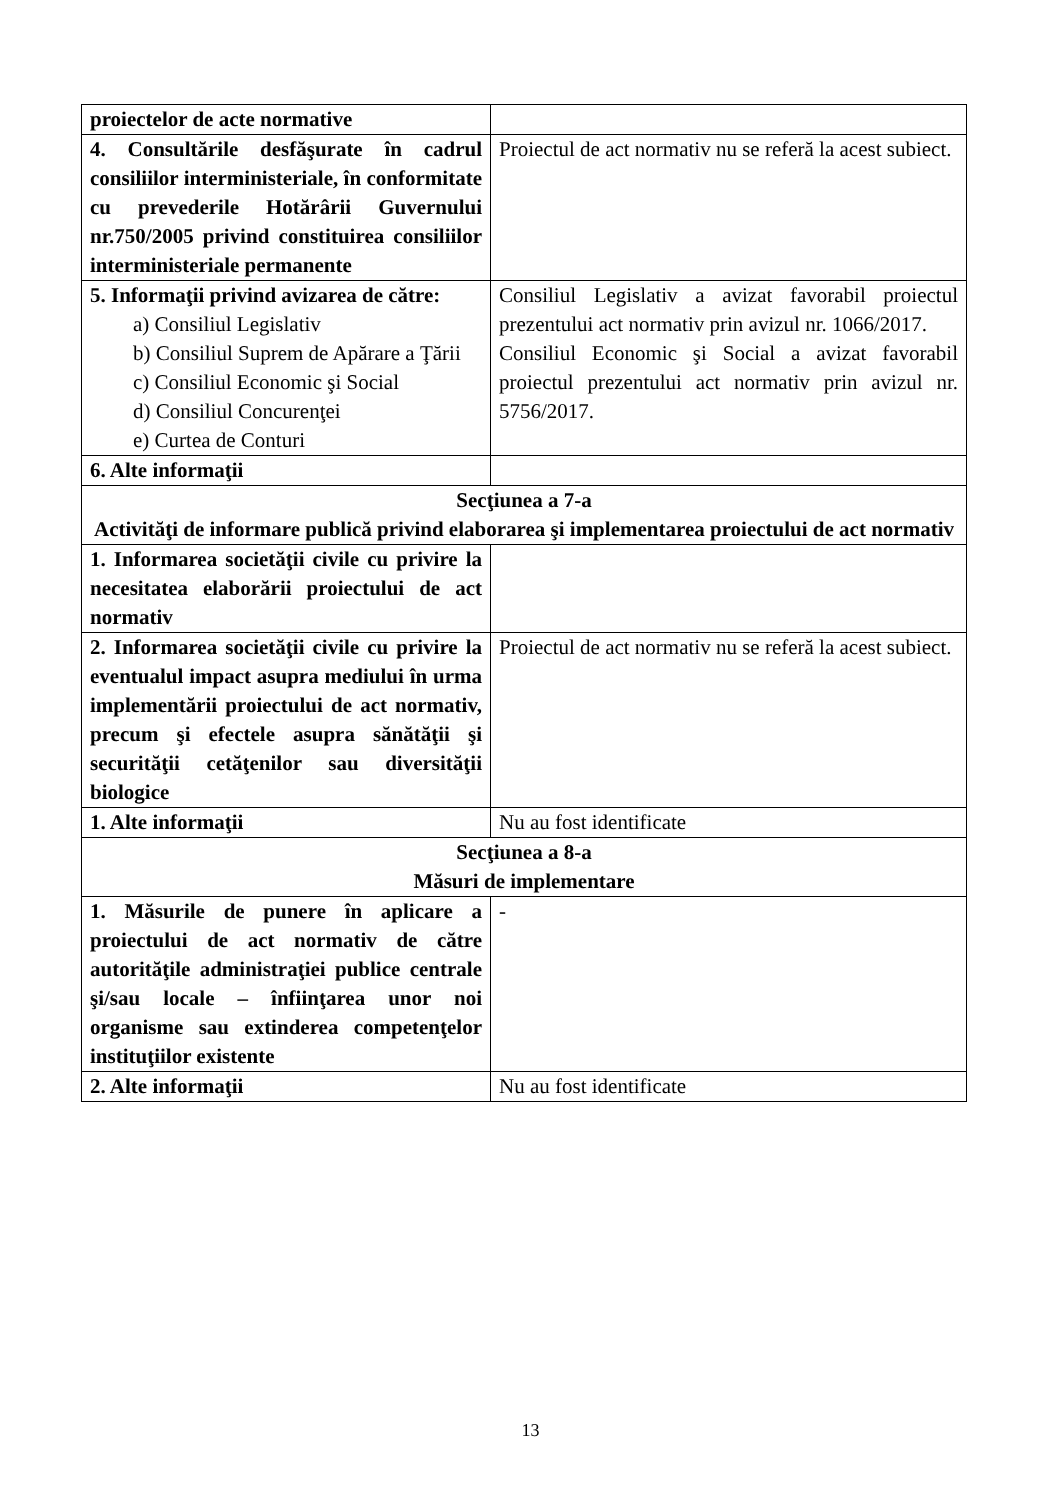| proiectelor de acte normative | |
| 4. Consultările desfăşurate în cadrul consiliilor interministeriale, în conformitate cu prevederile Hotărârii Guvernului nr.750/2005 privind constituirea consiliilor interministeriale permanente | Proiectul de act normativ nu se referă la acest subiect. |
| 5. Informaţii privind avizarea de către: a) Consiliul Legislativ b) Consiliul Suprem de Apărare a Ţării c) Consiliul Economic şi Social d) Consiliul Concurenţei e) Curtea de Conturi | Consiliul Legislativ a avizat favorabil proiectul prezentului act normativ prin avizul nr. 1066/2017. Consiliul Economic şi Social a avizat favorabil proiectul prezentului act normativ prin avizul nr. 5756/2017. |
| 6. Alte informaţii | |
| Secţiunea a 7-a Activităţi de informare publică privind elaborarea şi implementarea proiectului de act normativ | |
| 1. Informarea societăţii civile cu privire la necesitatea elaborării proiectului de act normativ | |
| 2. Informarea societăţii civile cu privire la eventualul impact asupra mediului în urma implementării proiectului de act normativ, precum şi efectele asupra sănătăţii şi securităţii cetăţenilor sau diversităţii biologice | Proiectul de act normativ nu se referă la acest subiect. |
| 1. Alte informaţii | Nu au fost identificate |
| Secţiunea a 8-a Măsuri de implementare | |
| 1. Măsurile de punere în aplicare a proiectului de act normativ de către autorităţile administraţiei publice centrale şi/sau locale – înfiinţarea unor noi organisme sau extinderea competenţelor instituţiilor existente | - |
| 2. Alte informaţii | Nu au fost identificate |
13